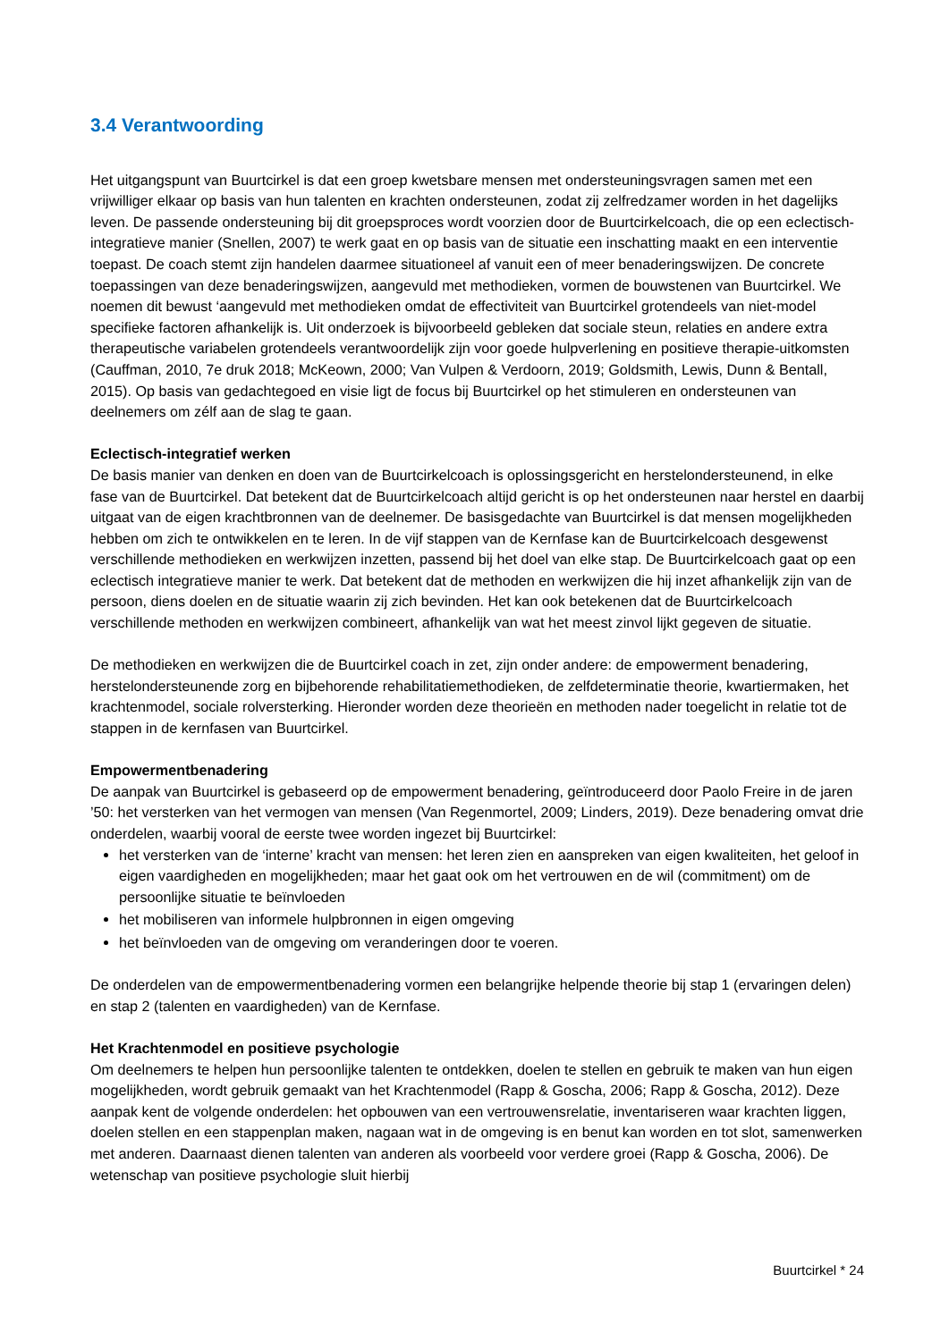3.4 Verantwoording
Het uitgangspunt van Buurtcirkel is dat een groep kwetsbare mensen met ondersteuningsvragen samen met een vrijwilliger elkaar op basis van hun talenten en krachten ondersteunen, zodat zij zelfredzamer worden in het dagelijks leven. De passende ondersteuning bij dit groepsproces wordt voorzien door de Buurtcirkelcoach, die op een eclectisch-integratieve manier (Snellen, 2007) te werk gaat en op basis van de situatie een inschatting maakt en een interventie toepast. De coach stemt zijn handelen daarmee situationeel af vanuit een of meer benaderingswijzen. De concrete toepassingen van deze benaderingswijzen, aangevuld met methodieken, vormen de bouwstenen van Buurtcirkel. We noemen dit bewust ‘aangevuld met methodieken omdat de effectiviteit van Buurtcirkel grotendeels van niet-model specifieke factoren afhankelijk is. Uit onderzoek is bijvoorbeeld gebleken dat sociale steun, relaties en andere extra therapeutische variabelen grotendeels verantwoordelijk zijn voor goede hulpverlening en positieve therapie-uitkomsten (Cauffman, 2010, 7e druk 2018; McKeown, 2000; Van Vulpen & Verdoorn, 2019; Goldsmith, Lewis, Dunn & Bentall, 2015). Op basis van gedachtegoed en visie ligt de focus bij Buurtcirkel op het stimuleren en ondersteunen van deelnemers om zélf aan de slag te gaan.
Eclectisch-integratief werken
De basis manier van denken en doen van de Buurtcirkelcoach is oplossingsgericht en herstelondersteunend, in elke fase van de Buurtcirkel. Dat betekent dat de Buurtcirkelcoach altijd gericht is op het ondersteunen naar herstel en daarbij uitgaat van de eigen krachtbronnen van de deelnemer. De basisgedachte van Buurtcirkel is dat mensen mogelijkheden hebben om zich te ontwikkelen en te leren. In de vijf stappen van de Kernfase kan de Buurtcirkelcoach desgewenst verschillende methodieken en werkwijzen inzetten, passend bij het doel van elke stap. De Buurtcirkelcoach gaat op een eclectisch integratieve manier te werk. Dat betekent dat de methoden en werkwijzen die hij inzet afhankelijk zijn van de persoon, diens doelen en de situatie waarin zij zich bevinden. Het kan ook betekenen dat de Buurtcirkelcoach verschillende methoden en werkwijzen combineert, afhankelijk van wat het meest zinvol lijkt gegeven de situatie.
De methodieken en werkwijzen die de Buurtcirkel coach in zet, zijn onder andere: de empowerment benadering, herstelondersteunende zorg en bijbehorende rehabilitatiemethodieken, de zelfdeterminatie theorie, kwartiermaken, het krachtenmodel, sociale rolversterking. Hieronder worden deze theorieën en methoden nader toegelicht in relatie tot de stappen in de kernfasen van Buurtcirkel.
Empowermentbenadering
De aanpak van Buurtcirkel is gebaseerd op de empowerment benadering, geïntroduceerd door Paolo Freire in de jaren ’50: het versterken van het vermogen van mensen (Van Regenmortel, 2009; Linders, 2019). Deze benadering omvat drie onderdelen, waarbij vooral de eerste twee worden ingezet bij Buurtcirkel:
het versterken van de ‘interne’ kracht van mensen: het leren zien en aanspreken van eigen kwaliteiten, het geloof in eigen vaardigheden en mogelijkheden; maar het gaat ook om het vertrouwen en de wil (commitment) om de persoonlijke situatie te beïnvloeden
het mobiliseren van informele hulpbronnen in eigen omgeving
het beïnvloeden van de omgeving om veranderingen door te voeren.
De onderdelen van de empowermentbenadering vormen een belangrijke helpende theorie bij stap 1 (ervaringen delen) en stap 2 (talenten en vaardigheden) van de Kernfase.
Het Krachtenmodel en positieve psychologie
Om deelnemers te helpen hun persoonlijke talenten te ontdekken, doelen te stellen en gebruik te maken van hun eigen mogelijkheden, wordt gebruik gemaakt van het Krachtenmodel (Rapp & Goscha, 2006; Rapp & Goscha, 2012). Deze aanpak kent de volgende onderdelen: het opbouwen van een vertrouwensrelatie, inventariseren waar krachten liggen, doelen stellen en een stappenplan maken, nagaan wat in de omgeving is en benut kan worden en tot slot, samenwerken met anderen. Daarnaast dienen talenten van anderen als voorbeeld voor verdere groei (Rapp & Goscha, 2006). De wetenschap van positieve psychologie sluit hierbij
Buurtcirkel * 24